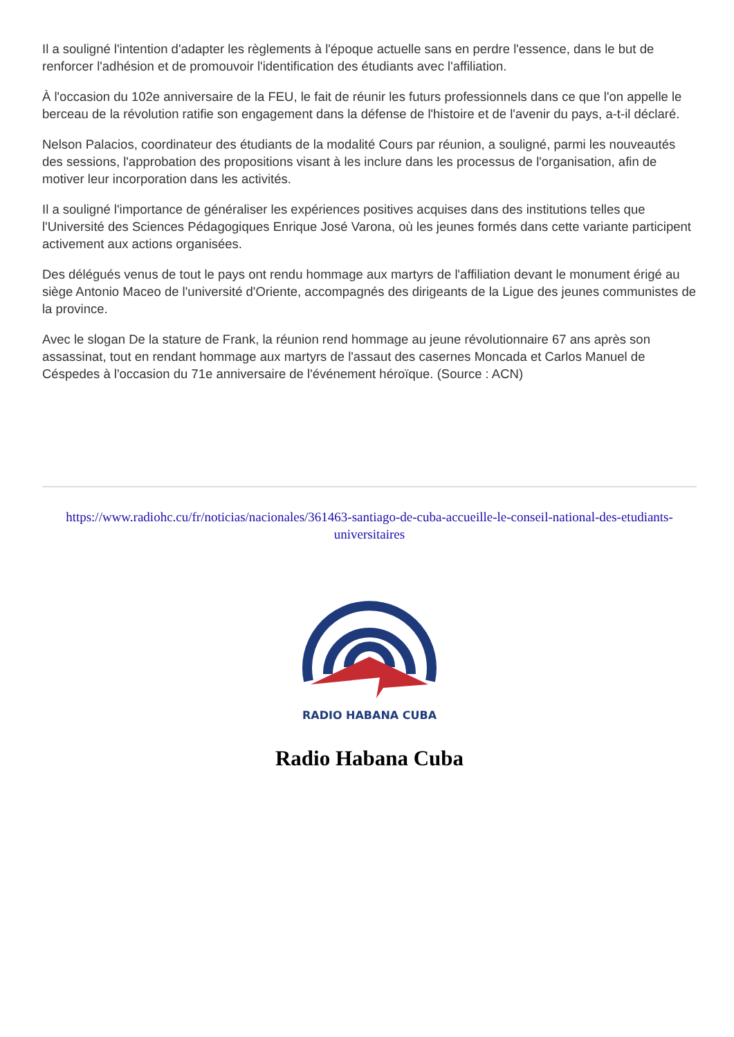Il a souligné l'intention d'adapter les règlements à l'époque actuelle sans en perdre l'essence, dans le but de renforcer l'adhésion et de promouvoir l'identification des étudiants avec l'affiliation.
À l'occasion du 102e anniversaire de la FEU, le fait de réunir les futurs professionnels dans ce que l'on appelle le berceau de la révolution ratifie son engagement dans la défense de l'histoire et de l'avenir du pays, a-t-il déclaré.
Nelson Palacios, coordinateur des étudiants de la modalité Cours par réunion, a souligné, parmi les nouveautés des sessions, l'approbation des propositions visant à les inclure dans les processus de l'organisation, afin de motiver leur incorporation dans les activités.
Il a souligné l'importance de généraliser les expériences positives acquises dans des institutions telles que l'Université des Sciences Pédagogiques Enrique José Varona, où les jeunes formés dans cette variante participent activement aux actions organisées.
Des délégués venus de tout le pays ont rendu hommage aux martyrs de l'affiliation devant le monument érigé au siège Antonio Maceo de l'université d'Oriente, accompagnés des dirigeants de la Ligue des jeunes communistes de la province.
Avec le slogan De la stature de Frank, la réunion rend hommage au jeune révolutionnaire 67 ans après son assassinat, tout en rendant hommage aux martyrs de l'assaut des casernes Moncada et Carlos Manuel de Céspedes à l'occasion du 71e anniversaire de l'événement héroïque. (Source : ACN)
https://www.radiohc.cu/fr/noticias/nacionales/361463-santiago-de-cuba-accueille-le-conseil-national-des-etudiants-universitaires
RADIO HABANA CUBA
Radio Habana Cuba